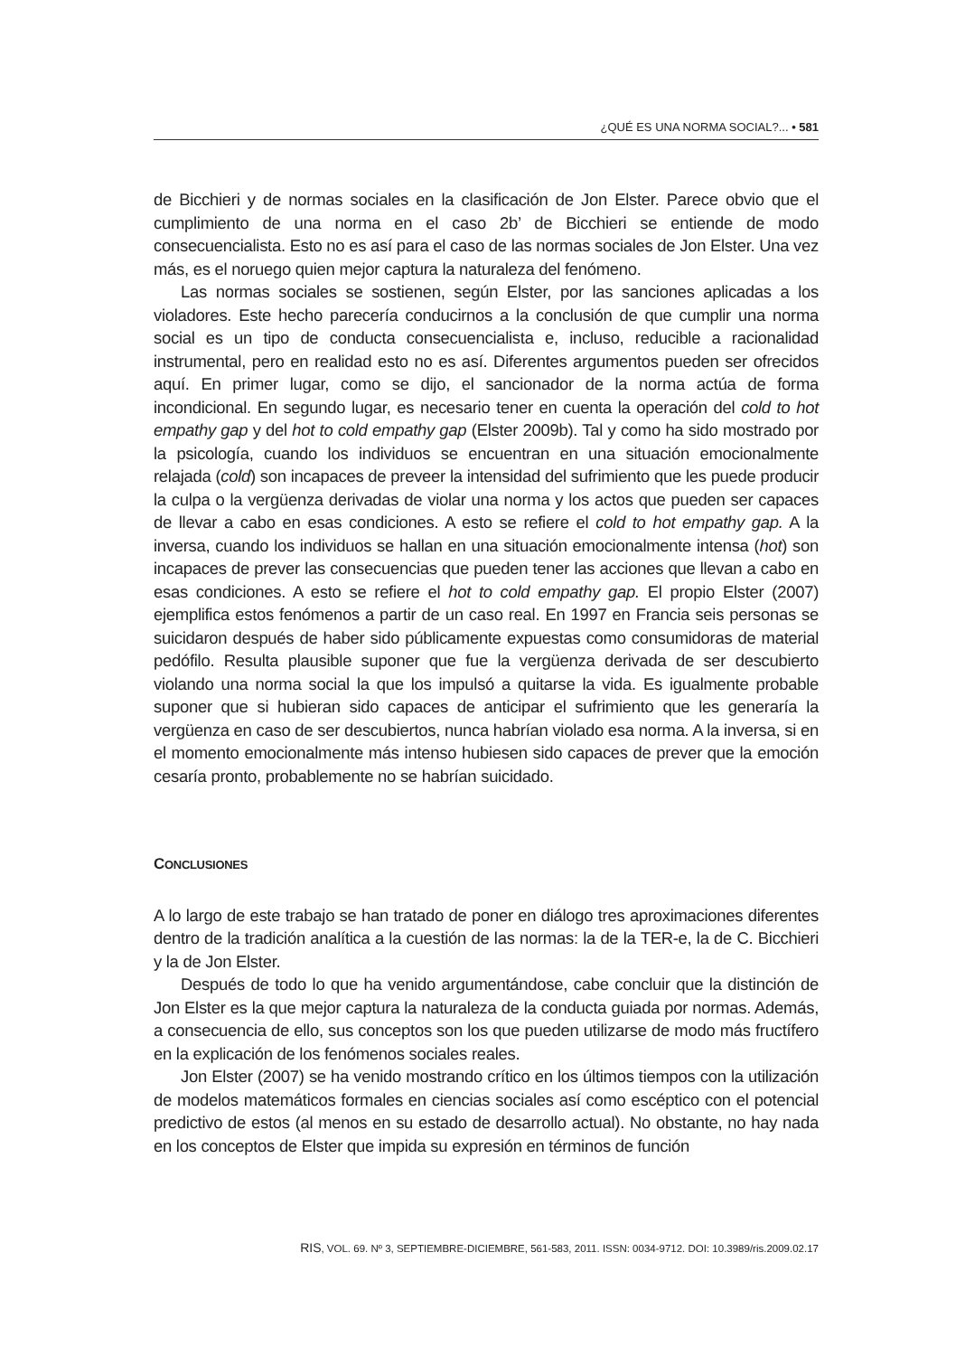¿QUÉ ES UNA NORMA SOCIAL?... • 581
de Bicchieri y de normas sociales en la clasificación de Jon Elster. Parece obvio que el cumplimiento de una norma en el caso 2b’ de Bicchieri se entiende de modo consecuencialista. Esto no es así para el caso de las normas sociales de Jon Elster. Una vez más, es el noruego quien mejor captura la naturaleza del fenómeno.
Las normas sociales se sostienen, según Elster, por las sanciones aplicadas a los violadores. Este hecho parecería conducirnos a la conclusión de que cumplir una norma social es un tipo de conducta consecuencialista e, incluso, reducible a racionalidad instrumental, pero en realidad esto no es así. Diferentes argumentos pueden ser ofrecidos aquí. En primer lugar, como se dijo, el sancionador de la norma actúa de forma incondicional. En segundo lugar, es necesario tener en cuenta la operación del cold to hot empathy gap y del hot to cold empathy gap (Elster 2009b). Tal y como ha sido mostrado por la psicología, cuando los individuos se encuentran en una situación emocionalmente relajada (cold) son incapaces de preveer la intensidad del sufrimiento que les puede producir la culpa o la vergüenza derivadas de violar una norma y los actos que pueden ser capaces de llevar a cabo en esas condiciones. A esto se refiere el cold to hot empathy gap. A la inversa, cuando los individuos se hallan en una situación emocionalmente intensa (hot) son incapaces de prever las consecuencias que pueden tener las acciones que llevan a cabo en esas condiciones. A esto se refiere el hot to cold empathy gap. El propio Elster (2007) ejemplifica estos fenómenos a partir de un caso real. En 1997 en Francia seis personas se suicidaron después de haber sido públicamente expuestas como consumidoras de material pedófilo. Resulta plausible suponer que fue la vergüenza derivada de ser descubierto violando una norma social la que los impulsó a quitarse la vida. Es igualmente probable suponer que si hubieran sido capaces de anticipar el sufrimiento que les generaría la vergüenza en caso de ser descubiertos, nunca habrían violado esa norma. A la inversa, si en el momento emocionalmente más intenso hubiesen sido capaces de prever que la emoción cesaría pronto, probablemente no se habrían suicidado.
CONCLUSIONES
A lo largo de este trabajo se han tratado de poner en diálogo tres aproximaciones diferentes dentro de la tradición analítica a la cuestión de las normas: la de la TER-e, la de C. Bicchieri y la de Jon Elster.
Después de todo lo que ha venido argumentándose, cabe concluir que la distinción de Jon Elster es la que mejor captura la naturaleza de la conducta guiada por normas. Además, a consecuencia de ello, sus conceptos son los que pueden utilizarse de modo más fructífero en la explicación de los fenómenos sociales reales.
Jon Elster (2007) se ha venido mostrando crítico en los últimos tiempos con la utilización de modelos matemáticos formales en ciencias sociales así como escéptico con el potencial predictivo de estos (al menos en su estado de desarrollo actual). No obstante, no hay nada en los conceptos de Elster que impida su expresión en términos de función
RIS, VOL. 69. Nº 3, SEPTIEMBRE-DICIEMBRE, 561-583, 2011. ISSN: 0034-9712. DOI: 10.3989/ris.2009.02.17